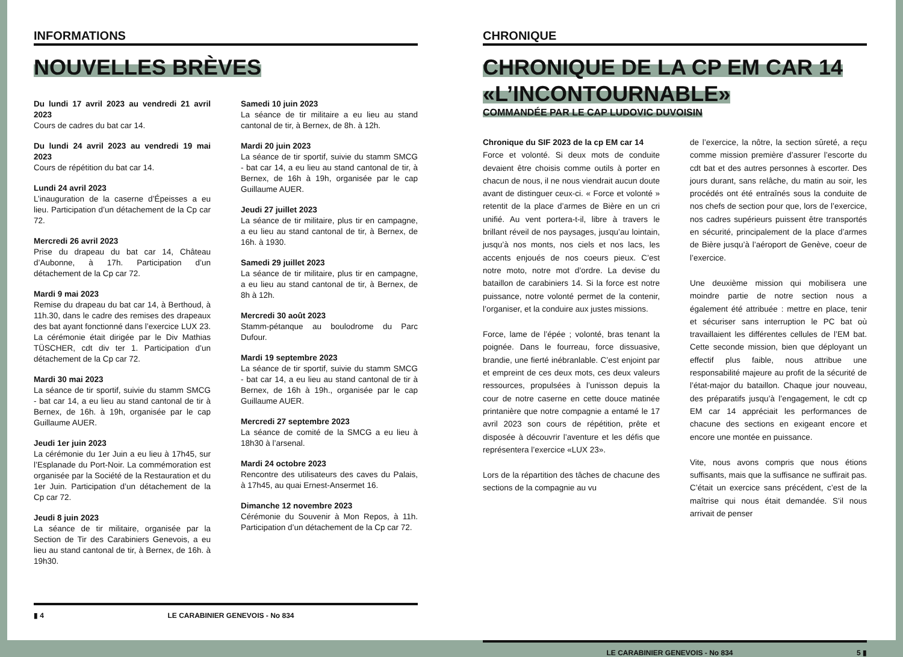INFORMATIONS
NOUVELLES BRÈVES
Du lundi 17 avril 2023 au vendredi 21 avril 2023
Cours de cadres du bat car 14.
Du lundi 24 avril 2023 au vendredi 19 mai 2023
Cours de répétition du bat car 14.
Lundi 24 avril 2023
L’inauguration de la caserne d’Épeisses a eu lieu. Participation d’un détachement de la Cp car 72.
Mercredi 26 avril 2023
Prise du drapeau du bat car 14, Château d’Aubonne, à 17h. Participation d’un détachement de la Cp car 72.
Mardi 9 mai 2023
Remise du drapeau du bat car 14, à Berthoud, à 11h.30, dans le cadre des remises des drapeaux des bat ayant fonctionné dans l’exercice LUX 23. La cérémonie était dirigée par le Div Mathias TÜSCHER, cdt div ter 1. Participation d’un détachement de la Cp car 72.
Mardi 30 mai 2023
La séance de tir sportif, suivie du stamm SMCG - bat car 14, a eu lieu au stand cantonal de tir à Bernex, de 16h. à 19h, organisée par le cap Guillaume AUER.
Jeudi 1er juin 2023
La cérémonie du 1er Juin a eu lieu à 17h45, sur l’Esplanade du Port-Noir. La commémoration est organisée par la Société de la Restauration et du 1er Juin. Participation d’un détachement de la Cp car 72.
Jeudi 8 juin 2023
La séance de tir militaire, organisée par la Section de Tir des Carabiniers Genevois, a eu lieu au stand cantonal de tir, à Bernex, de 16h. à 19h30.
Samedi 10 juin 2023
La séance de tir militaire a eu lieu au stand cantonal de tir, à Bernex, de 8h. à 12h.
Mardi 20 juin 2023
La séance de tir sportif, suivie du stamm SMCG - bat car 14, a eu lieu au stand cantonal de tir, à Bernex, de 16h à 19h, organisée par le cap Guillaume AUER.
Jeudi 27 juillet 2023
La séance de tir militaire, plus tir en campagne, a eu lieu au stand cantonal de tir, à Bernex, de 16h. à 1930.
Samedi 29 juillet 2023
La séance de tir militaire, plus tir en campagne, a eu lieu au stand cantonal de tir, à Bernex, de 8h à 12h.
Mercredi 30 août 2023
Stamm-pétanque au boulodrome du Parc Dufour.
Mardi 19 septembre 2023
La séance de tir sportif, suivie du stamm SMCG - bat car 14, a eu lieu au stand cantonal de tir à Bernex, de 16h à 19h., organisée par le cap Guillaume AUER.
Mercredi 27 septembre 2023
La séance de comité de la SMCG a eu lieu à 18h30 à l’arsenal.
Mardi 24 octobre 2023
Rencontre des utilisateurs des caves du Palais, à 17h45, au quai Ernest-Ansermet 16.
Dimanche 12 novembre 2023
Cérémonie du Souvenir à Mon Repos, à 11h. Participation d’un détachement de la Cp car 72.
▮ 4 LE CARABINIER GENEVOIS - No 834
CHRONIQUE
CHRONIQUE DE LA CP EM CAR 14 «L’INCONTOURNABLE»
COMMANDÉE PAR LE CAP LUDOVIC DUVOISIN
Chronique du SIF 2023 de la cp EM car 14
Force et volonté. Si deux mots de conduite devaient être choisis comme outils à porter en chacun de nous, il ne nous viendrait aucun doute avant de distinguer ceux-ci. « Force et volonté » retentit de la place d’armes de Bière en un cri unifié. Au vent portera-t-il, libre à travers le brillant réveil de nos paysages, jusqu’au lointain, jusqu’à nos monts, nos ciels et nos lacs, les accents enjoués de nos coeurs pieux. C’est notre moto, notre mot d’ordre. La devise du bataillon de carabiniers 14. Si la force est notre puissance, notre volonté permet de la contenir, l’organiser, et la conduire aux justes missions.
Force, lame de l’épée ; volonté, bras tenant la poignée. Dans le fourreau, force dissuasive, brandie, une fierté inébranlable. C’est enjoint par et empreint de ces deux mots, ces deux valeurs ressources, propulsées à l’unisson depuis la cour de notre caserne en cette douce matinée printanière que notre compagnie a entamé le 17 avril 2023 son cours de répétition, prête et disposée à découvrir l’aventure et les défis que représentera l’exercice «LUX 23».
Lors de la répartition des tâches de chacune des sections de la compagnie au vu
de l’exercice, la nôtre, la section sûreté, a reçu comme mission première d’assurer l’escorte du cdt bat et des autres personnes à escorter. Des jours durant, sans relâche, du matin au soir, les procédés ont été entraînés sous la conduite de nos chefs de section pour que, lors de l’exercice, nos cadres supérieurs puissent être transportés en sécurité, principalement de la place d’armes de Bière jusqu’à l’aéroport de Genève, coeur de l’exercice.
Une deuxième mission qui mobilisera une moindre partie de notre section nous a également été attribuée : mettre en place, tenir et sécuriser sans interruption le PC bat où travaillaient les différentes cellules de l’EM bat. Cette seconde mission, bien que déployant un effectif plus faible, nous attribue une responsabilité majeure au profit de la sécurité de l’état-major du bataillon. Chaque jour nouveau, des préparatifs jusqu’à l’engagement, le cdt cp EM car 14 appréciait les performances de chacune des sections en exigeant encore et encore une montée en puissance.
Vite, nous avons compris que nous étions suffisants, mais que la suffisance ne suffirait pas. C’était un exercice sans précédent, c’est de la maîtrise qui nous était demandée. S’il nous arrivait de penser
LE CARABINIER GENEVOIS - No 834 5 ▮